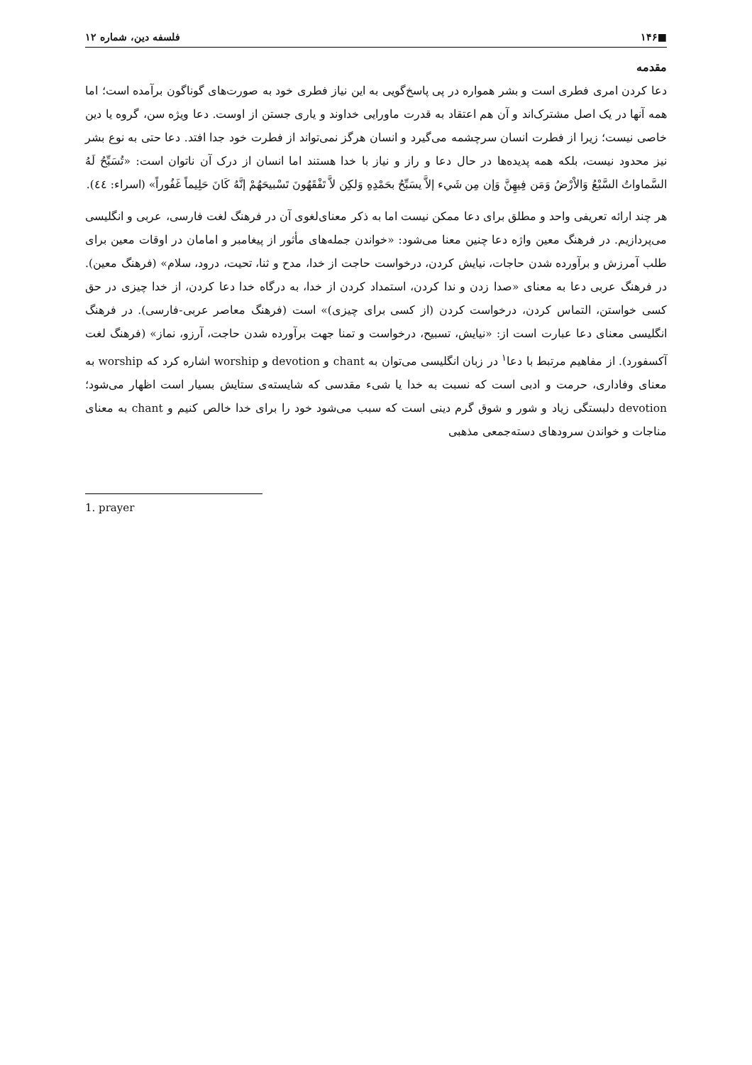■۱۴۶ فلسفه دین، شماره ۱۲
مقدمه
دعا کردن امری فطری است و بشر همواره در پی پاسخ‌گویی به این نیاز فطری خود به صورت‌های گوناگون برآمده است؛ اما همه آنها در یک اصل مشترک‌اند و آن هم اعتقاد به قدرت ماورایی خداوند و یاری جستن از اوست. دعا ویژه سن، گروه یا دین خاصی نیست؛ زیرا از فطرت انسان سرچشمه می‌گیرد و انسان هرگز نمی‌تواند از فطرت خود جدا افتد. دعا حتی به نوع بشر نیز محدود نیست، بلکه همه پدیده‌ها در حال دعا و راز و نیاز با خدا هستند اما انسان از درک آن ناتوان است: «تُسَبِّحُ لَهُ السَّماواتُ السَّبْعُ وَالاْرْضُ وَمَن فِيهِنَّ وَإن مِن شَيء إلاَّ يسَبِّحُ بحَمْدِهِ وَلكِن لاَّ تَفْقَهُونَ تَسْبيحَهُمْ إنَّهُ كَانَ حَلِيماً غَفُوراً» (اسراء: ٤٤).
هر چند ارائه تعریفی واحد و مطلق برای دعا ممکن نیست اما به ذکر معنای‌لغوی آن در فرهنگ لغت فارسی، عربی و انگلیسی می‌پردازیم. در فرهنگ معین واژه دعا چنین معنا می‌شود: «خواندن جمله‌های مأثور از پیغامبر و امامان در اوقات معین برای طلب آمرزش و برآورده شدن حاجات، نیایش کردن، درخواست حاجت از خدا، مدح و ثنا، تحیت، درود، سلام» (فرهنگ معین). در فرهنگ عربی دعا به معنای «صدا زدن و ندا کردن، استمداد کردن از خدا، به درگاه خدا دعا کردن، از خدا چیزی در حق کسی خواستن، التماس کردن، درخواست کردن (از کسی برای چیزی)» است (فرهنگ معاصر عربی-فارسی). در فرهنگ انگلیسی معنای دعا عبارت است از: «نیایش، تسبیح، درخواست و تمنا جهت برآورده شدن حاجت، آرزو، نماز» (فرهنگ لغت آکسفورد). از مفاهیم مرتبط با دعا<sup>۱</sup> در زبان انگلیسی می‌توان به chant و devotion و worship اشاره کرد که worship به معنای وفاداری، حرمت و ادبی است که نسبت به خدا یا شیء مقدسی که شایسته‌ی ستایش بسیار است اظهار می‌شود؛ devotion دلبستگی زیاد و شور و شوق گرم دینی است که سبب می‌شود خود را برای خدا خالص کنیم و chant به معنای مناجات و خواندن سرودهای دسته‌جمعی مذهبی
1. prayer